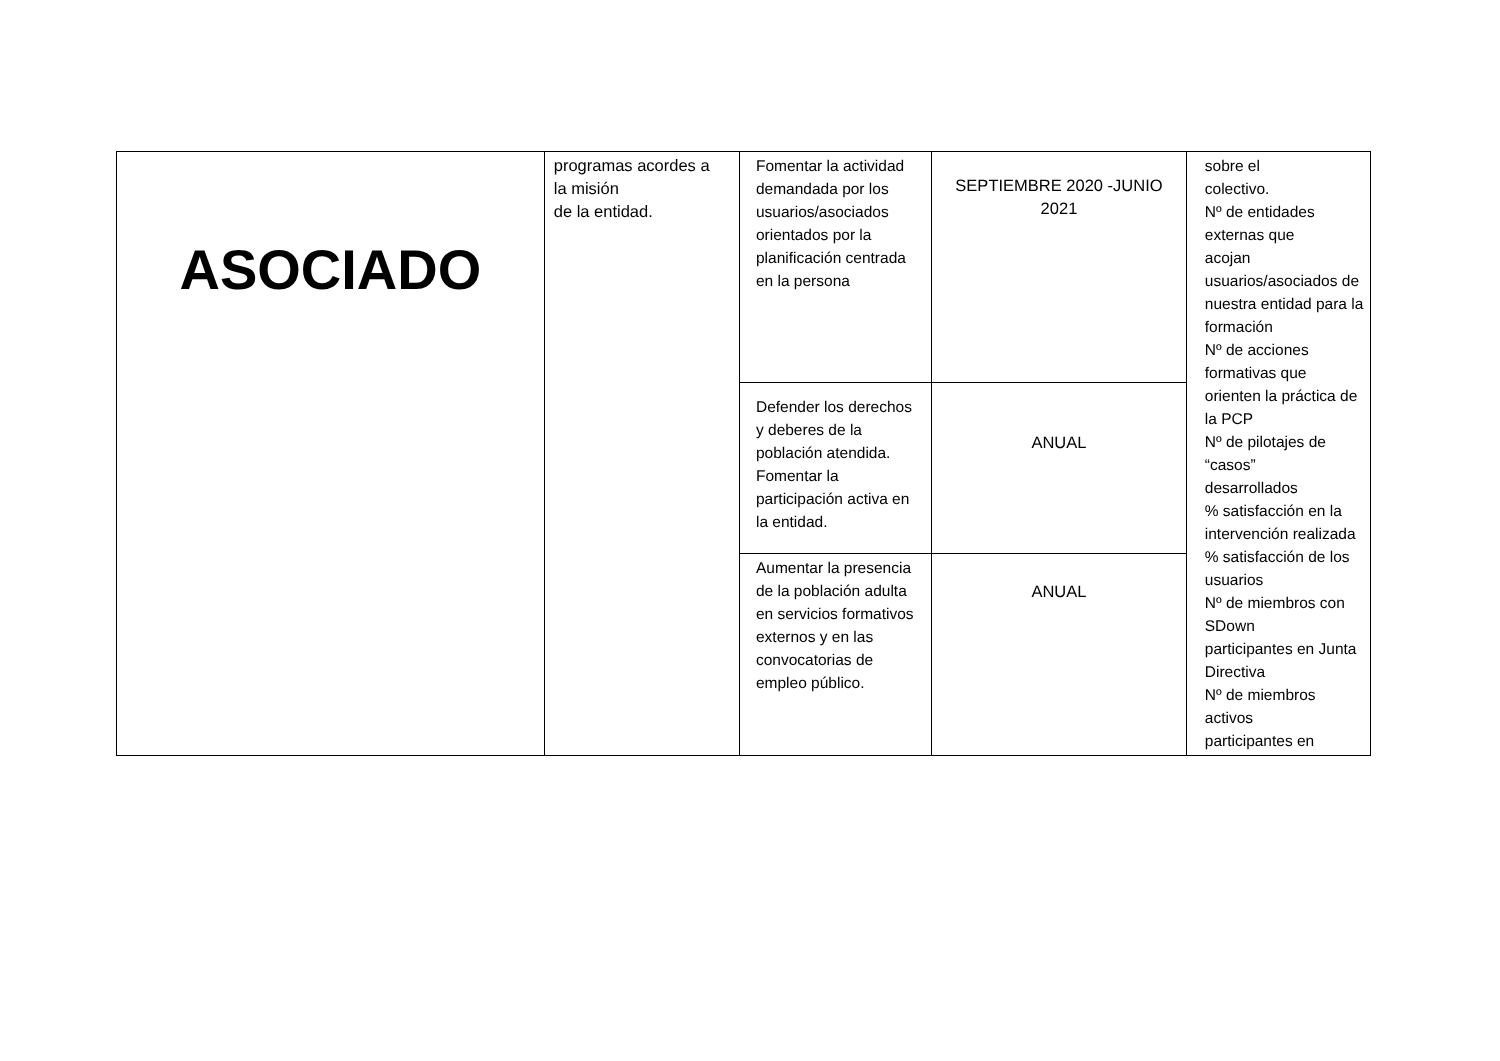| ASOCIADO | programas acordes a la misión de la entidad. | Fomentar la actividad demandada por los usuarios/asociados orientados por la planificación centrada en la persona | SEPTIEMBRE 2020 -JUNIO 2021 | sobre el colectivo. Nº de entidades externas que acojan usuarios/asociados de nuestra entidad para la formación Nº de acciones formativas que orienten la práctica de la PCP Nº de pilotajes de “casos” desarrollados % satisfacción en la intervención realizada % satisfacción de los usuarios Nº de miembros con SDown participantes en Junta Directiva Nº de miembros activos participantes en |
| | | Defender los derechos y deberes de la población atendida. Fomentar la participación activa en la entidad. | ANUAL | |
| | | Aumentar la presencia de la población adulta en servicios formativos externos y en las convocatorias de empleo público. | ANUAL | |